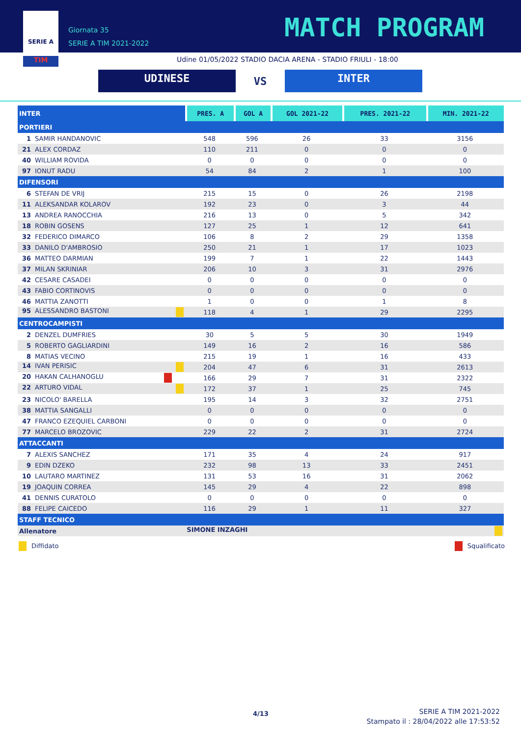SERIE A
TIM
Giornata 35
SERIE A TIM 2021-2022
MATCH PROGRAM
Udine 01/05/2022 STADIO DACIA ARENA - STADIO FRIULI - 18:00
UDINESE
VS
INTER
| INTER | PRES. A | GOL A | GOL 2021-22 | PRES. 2021-22 | MIN. 2021-22 |
| --- | --- | --- | --- | --- | --- |
| PORTIERI | | | | | |
| 1 SAMIR HANDANOVIC | 548 | 596 | 26 | 33 | 3156 |
| 21 ALEX CORDAZ | 110 | 211 | 0 | 0 | 0 |
| 40 WILLIAM ROVIDA | 0 | 0 | 0 | 0 | 0 |
| 97 IONUT RADU | 54 | 84 | 2 | 1 | 100 |
| DIFENSORI | | | | | |
| 6 STEFAN DE VRIJ | 215 | 15 | 0 | 26 | 2198 |
| 11 ALEKSANDAR KOLAROV | 192 | 23 | 0 | 3 | 44 |
| 13 ANDREA RANOCCHIA | 216 | 13 | 0 | 5 | 342 |
| 18 ROBIN GOSENS | 127 | 25 | 1 | 12 | 641 |
| 32 FEDERICO DIMARCO | 106 | 8 | 2 | 29 | 1358 |
| 33 DANILO D'AMBROSIO | 250 | 21 | 1 | 17 | 1023 |
| 36 MATTEO DARMIAN | 199 | 7 | 1 | 22 | 1443 |
| 37 MILAN SKRINIAR | 206 | 10 | 3 | 31 | 2976 |
| 42 CESARE CASADEI | 0 | 0 | 0 | 0 | 0 |
| 43 FABIO CORTINOVIS | 0 | 0 | 0 | 0 | 0 |
| 46 MATTIA ZANOTTI | 1 | 0 | 0 | 1 | 8 |
| 95 ALESSANDRO BASTONI | 118 | 4 | 1 | 29 | 2295 |
| CENTROCAMPISTI | | | | | |
| 2 DENZEL DUMFRIES | 30 | 5 | 5 | 30 | 1949 |
| 5 ROBERTO GAGLIARDINI | 149 | 16 | 2 | 16 | 586 |
| 8 MATIAS VECINO | 215 | 19 | 1 | 16 | 433 |
| 14 IVAN PERISIC | 204 | 47 | 6 | 31 | 2613 |
| 20 HAKAN CALHANOGLU | 166 | 29 | 7 | 31 | 2322 |
| 22 ARTURO VIDAL | 172 | 37 | 1 | 25 | 745 |
| 23 NICOLO' BARELLA | 195 | 14 | 3 | 32 | 2751 |
| 38 MATTIA SANGALLI | 0 | 0 | 0 | 0 | 0 |
| 47 FRANCO EZEQUIEL CARBONI | 0 | 0 | 0 | 0 | 0 |
| 77 MARCELO BROZOVIC | 229 | 22 | 2 | 31 | 2724 |
| ATTACCANTI | | | | | |
| 7 ALEXIS SANCHEZ | 171 | 35 | 4 | 24 | 917 |
| 9 EDIN DZEKO | 232 | 98 | 13 | 33 | 2451 |
| 10 LAUTARO MARTINEZ | 131 | 53 | 16 | 31 | 2062 |
| 19 JOAQUIN CORREA | 145 | 29 | 4 | 22 | 898 |
| 41 DENNIS CURATOLO | 0 | 0 | 0 | 0 | 0 |
| 88 FELIPE CAICEDO | 116 | 29 | 1 | 11 | 327 |
| STAFF TECNICO | | | | | |
| Allenatore | SIMONE INZAGHI | | | | |
Diffidato Squalificato
4/13
SERIE A TIM 2021-2022
Stampato il : 28/04/2022 alle 17:53:52